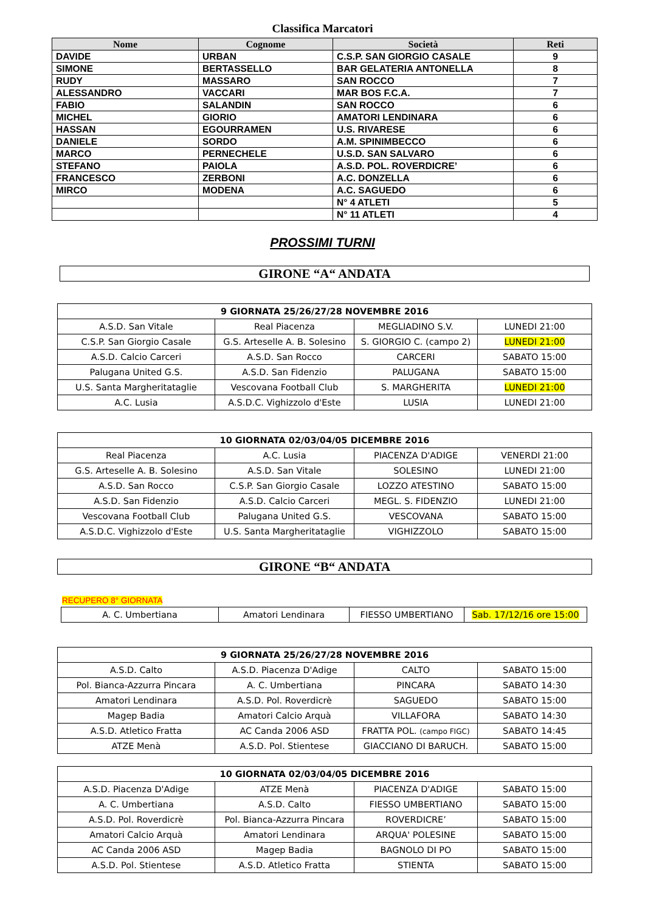Classifica Marcatori
| Nome | Cognome | Società | Reti |
| --- | --- | --- | --- |
| DAVIDE | URBAN | C.S.P. SAN GIORGIO CASALE | 9 |
| SIMONE | BERTASSELLO | BAR GELATERIA ANTONELLA | 8 |
| RUDY | MASSARO | SAN ROCCO | 7 |
| ALESSANDRO | VACCARI | MAR BOS F.C.A. | 7 |
| FABIO | SALANDIN | SAN ROCCO | 6 |
| MICHEL | GIORIO | AMATORI LENDINARA | 6 |
| HASSAN | EGOURRAMEN | U.S. RIVARESE | 6 |
| DANIELE | SORDO | A.M. SPINIMBECCO | 6 |
| MARCO | PERNECHELE | U.S.D. SAN SALVARO | 6 |
| STEFANO | PAIOLA | A.S.D. POL. ROVERDICRE’ | 6 |
| FRANCESCO | ZERBONI | A.C. DONZELLA | 6 |
| MIRCO | MODENA | A.C. SAGUEDO | 6 |
| | | N° 4 ATLETI | 5 |
| | | N° 11 ATLETI | 4 |
PROSSIMI TURNI
GIRONE “A“ ANDATA
| 9 GIORNATA 25/26/27/28 NOVEMBRE 2016 | | | |
| --- | --- | --- | --- |
| A.S.D. San Vitale | Real Piacenza | MEGLIADINO S.V. | LUNEDI 21:00 |
| C.S.P. San Giorgio Casale | G.S. Arteselle A. B. Solesino | S. GIORGIO C. (campo 2) | LUNEDI 21:00 |
| A.S.D. Calcio Carceri | A.S.D. San Rocco | CARCERI | SABATO 15:00 |
| Palugana United G.S. | A.S.D. San Fidenzio | PALUGANA | SABATO 15:00 |
| U.S. Santa Margheritataglie | Vescovana Football Club | S. MARGHERITA | LUNEDI 21:00 |
| A.C. Lusia | A.S.D.C. Vighizzolo d'Este | LUSIA | LUNEDI 21:00 |
| 10 GIORNATA 02/03/04/05 DICEMBRE 2016 | | | |
| --- | --- | --- | --- |
| Real Piacenza | A.C. Lusia | PIACENZA D'ADIGE | VENERDI 21:00 |
| G.S. Arteselle A. B. Solesino | A.S.D. San Vitale | SOLESINO | LUNEDI 21:00 |
| A.S.D. San Rocco | C.S.P. San Giorgio Casale | LOZZO ATESTINO | SABATO 15:00 |
| A.S.D. San Fidenzio | A.S.D. Calcio Carceri | MEGL. S. FIDENZIO | LUNEDI 21:00 |
| Vescovana Football Club | Palugana United G.S. | VESCOVANA | SABATO 15:00 |
| A.S.D.C. Vighizzolo d'Este | U.S. Santa Margheritataglie | VIGHIZZOLO | SABATO 15:00 |
GIRONE “B“ ANDATA
RECUPERO 8° GIORNATA
| A. C. Umbertiana | Amatori Lendinara | FIESSO UMBERTIANO | Sab. 17/12/16 ore 15:00 |
| 9 GIORNATA 25/26/27/28 NOVEMBRE 2016 | | | |
| --- | --- | --- | --- |
| A.S.D. Calto | A.S.D. Piacenza D'Adige | CALTO | SABATO 15:00 |
| Pol. Bianca-Azzurra Pincara | A. C. Umbertiana | PINCARA | SABATO 14:30 |
| Amatori Lendinara | A.S.D. Pol. Roverdicrè | SAGUEDO | SABATO 15:00 |
| Magep Badia | Amatori Calcio Arquà | VILLAFORA | SABATO 14:30 |
| A.S.D. Atletico Fratta | AC Canda 2006 ASD | FRATTA POL. (campo FIGC) | SABATO 14:45 |
| ATZE Menà | A.S.D. Pol. Stientese | GIACCIANO DI BARUCH. | SABATO 15:00 |
| 10 GIORNATA 02/03/04/05 DICEMBRE 2016 | | | |
| --- | --- | --- | --- |
| A.S.D. Piacenza D'Adige | ATZE Menà | PIACENZA D'ADIGE | SABATO 15:00 |
| A. C. Umbertiana | A.S.D. Calto | FIESSO UMBERTIANO | SABATO 15:00 |
| A.S.D. Pol. Roverdicrè | Pol. Bianca-Azzurra Pincara | ROVERDICRE’ | SABATO 15:00 |
| Amatori Calcio Arquà | Amatori Lendinara | ARQUA' POLESINE | SABATO 15:00 |
| AC Canda 2006 ASD | Magep Badia | BAGNOLO DI PO | SABATO 15:00 |
| A.S.D. Pol. Stientese | A.S.D. Atletico Fratta | STIENTA | SABATO 15:00 |